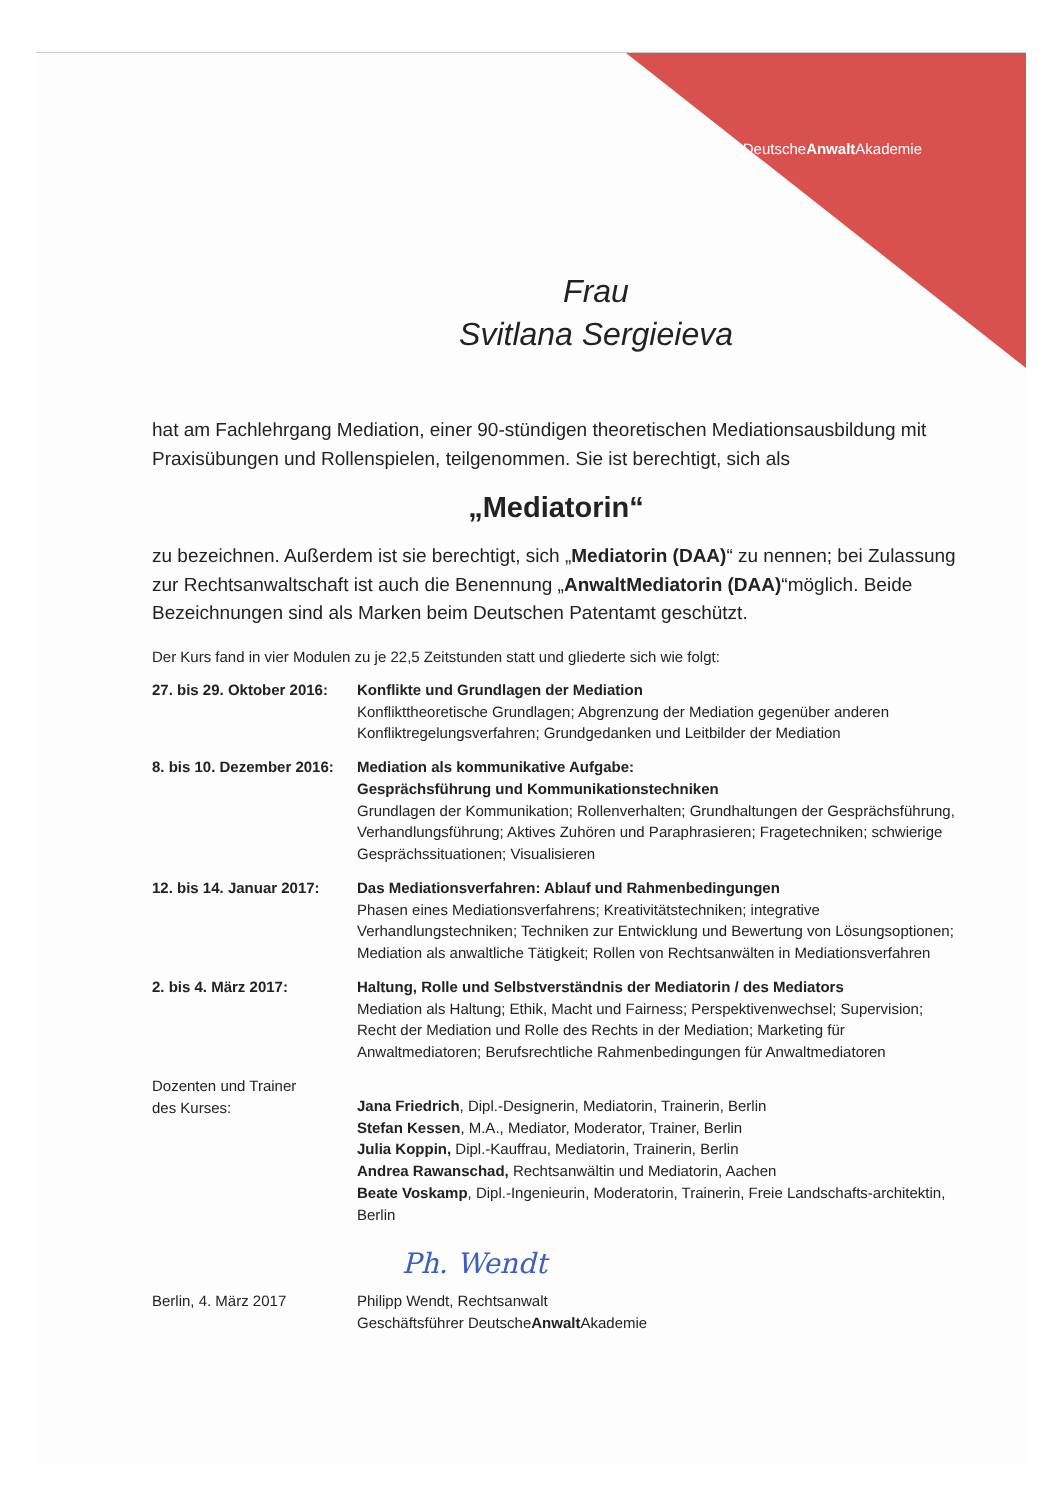DeutscheAnwalt Akademie
Frau
Svitlana Sergieieva
hat am Fachlehrgang Mediation, einer 90-stündigen theoretischen Mediationsausbildung mit Praxisübungen und Rollenspielen, teilgenommen. Sie ist berechtigt, sich als
„Mediatorin“
zu bezeichnen. Außerdem ist sie berechtigt, sich „Mediatorin (DAA)“ zu nennen; bei Zulassung zur Rechtsanwaltschaft ist auch die Benennung „AnwaltMediatorin (DAA)“möglich. Beide Bezeichnungen sind als Marken beim Deutschen Patentamt geschützt.
Der Kurs fand in vier Modulen zu je 22,5 Zeitstunden statt und gliederte sich wie folgt:
| 27. bis 29. Oktober 2016: | Konflikte und Grundlagen der Mediation Konflikttheoretische Grundlagen; Abgrenzung der Mediation gegenüber anderen Konfliktregelungsverfahren; Grundgedanken und Leitbilder der Mediation |
| 8. bis 10. Dezember 2016: | Mediation als kommunikative Aufgabe: Gesprächsführung und Kommunikationstechniken Grundlagen der Kommunikation; Rollenverhalten; Grundhaltungen der Gesprächsführung, Verhandlungsführung; Aktives Zuhören und Paraphrasieren; Fragetechniken; schwierige Gesprächssituationen; Visualisieren |
| 12. bis 14. Januar 2017: | Das Mediationsverfahren: Ablauf und Rahmenbedingungen Phasen eines Mediationsverfahrens; Kreativitätstechniken; integrative Verhandlungstechniken; Techniken zur Entwicklung und Bewertung von Lösungsoptionen; Mediation als anwaltliche Tätigkeit; Rollen von Rechtsanwälten in Mediationsverfahren |
| 2. bis 4. März 2017: | Haltung, Rolle und Selbstverständnis der Mediatorin / des Mediators Mediation als Haltung; Ethik, Macht und Fairness; Perspektivenwechsel; Supervision; Recht der Mediation und Rolle des Rechts in der Mediation; Marketing für Anwaltmediatoren; Berufsrechtliche Rahmenbedingungen für Anwaltmediatoren |
| Dozenten und Trainer des Kurses: | Jana Friedrich , Dipl.-Designerin, Mediatorin, Trainerin, Berlin Stefan Kessen , M.A., Mediator, Moderator, Trainer, Berlin Julia Koppin, Dipl.-Kauffrau, Mediatorin, Trainerin, Berlin Andrea Rawanschad, Rechtsanwältin und Mediatorin, Aachen Beate Voskamp , Dipl.-Ingenieurin, Moderatorin, Trainerin, Freie Landschafts-architektin, Berlin |
Ph. Wendt
| Berlin, 4. März 2017 | Philipp Wendt, Rechtsanwalt Geschäftsführer Deutsche Anwalt Akademie |